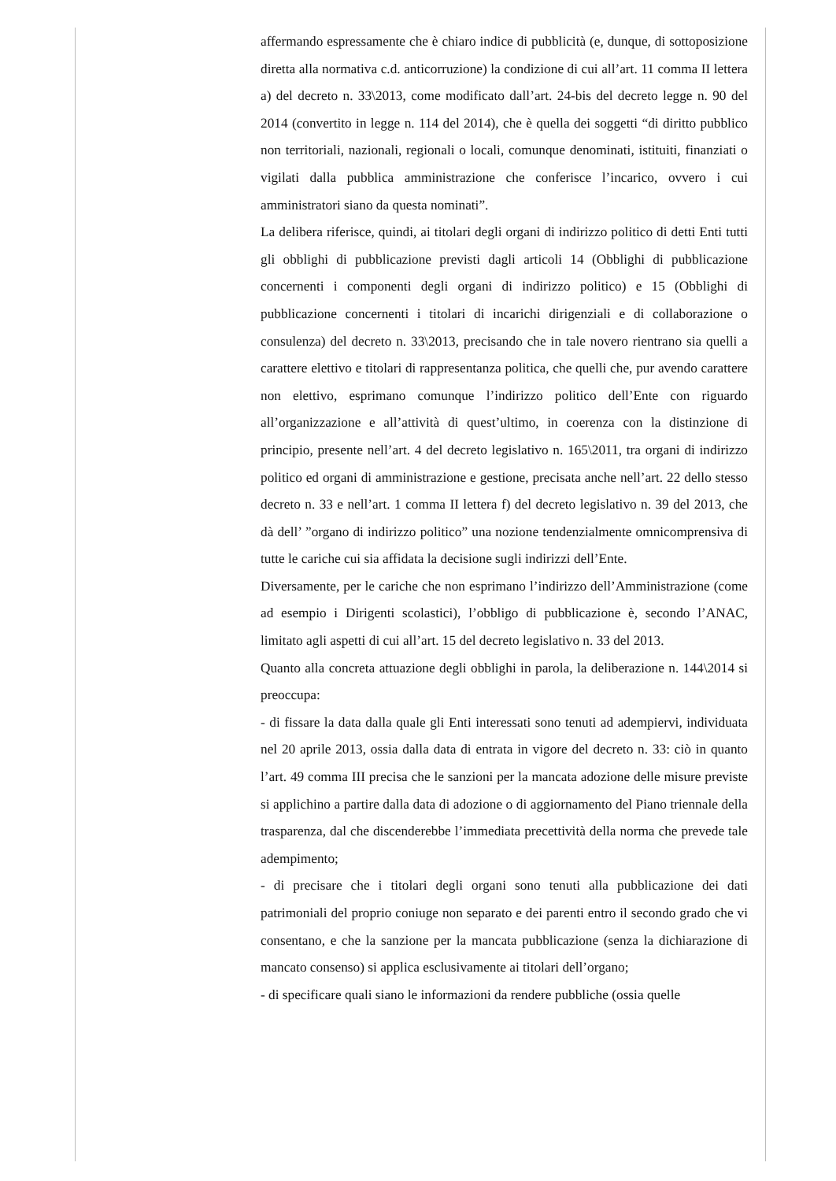affermando espressamente che è chiaro indice di pubblicità (e, dunque, di sottoposizione diretta alla normativa c.d. anticorruzione) la condizione di cui all’art. 11 comma II lettera a) del decreto n. 33\2013, come modificato dall’art. 24-bis del decreto legge n. 90 del 2014 (convertito in legge n. 114 del 2014), che è quella dei soggetti “di diritto pubblico non territoriali, nazionali, regionali o locali, comunque denominati, istituiti, finanziati o vigilati dalla pubblica amministrazione che conferisce l’incarico, ovvero i cui amministratori siano da questa nominati”.
La delibera riferisce, quindi, ai titolari degli organi di indirizzo politico di detti Enti tutti gli obblighi di pubblicazione previsti dagli articoli 14 (Obblighi di pubblicazione concernenti i componenti degli organi di indirizzo politico) e 15 (Obblighi di pubblicazione concernenti i titolari di incarichi dirigenziali e di collaborazione o consulenza) del decreto n. 33\2013, precisando che in tale novero rientrano sia quelli a carattere elettivo e titolari di rappresentanza politica, che quelli che, pur avendo carattere non elettivo, esprimano comunque l’indirizzo politico dell’Ente con riguardo all’organizzazione e all’attività di quest’ultimo, in coerenza con la distinzione di principio, presente nell’art. 4 del decreto legislativo n. 165\2011, tra organi di indirizzo politico ed organi di amministrazione e gestione, precisata anche nell’art. 22 dello stesso decreto n. 33 e nell’art. 1 comma II lettera f) del decreto legislativo n. 39 del 2013, che dà dell’ ”organo di indirizzo politico” una nozione tendenzialmente omnicomprensiva di tutte le cariche cui sia affidata la decisione sugli indirizzi dell’Ente.
Diversamente, per le cariche che non esprimano l’indirizzo dell’Amministrazione (come ad esempio i Dirigenti scolastici), l’obbligo di pubblicazione è, secondo l’ANAC, limitato agli aspetti di cui all’art. 15 del decreto legislativo n. 33 del 2013.
Quanto alla concreta attuazione degli obblighi in parola, la deliberazione n. 144\2014 si preoccupa:
- di fissare la data dalla quale gli Enti interessati sono tenuti ad adempiervi, individuata nel 20 aprile 2013, ossia dalla data di entrata in vigore del decreto n. 33: ciò in quanto l’art. 49 comma III precisa che le sanzioni per la mancata adozione delle misure previste si applichino a partire dalla data di adozione o di aggiornamento del Piano triennale della trasparenza, dal che discenderebbe l’immediata precettività della norma che prevede tale adempimento;
- di precisare che i titolari degli organi sono tenuti alla pubblicazione dei dati patrimoniali del proprio coniuge non separato e dei parenti entro il secondo grado che vi consentano, e che la sanzione per la mancata pubblicazione (senza la dichiarazione di mancato consenso) si applica esclusivamente ai titolari dell’organo;
- di specificare quali siano le informazioni da rendere pubbliche (ossia quelle